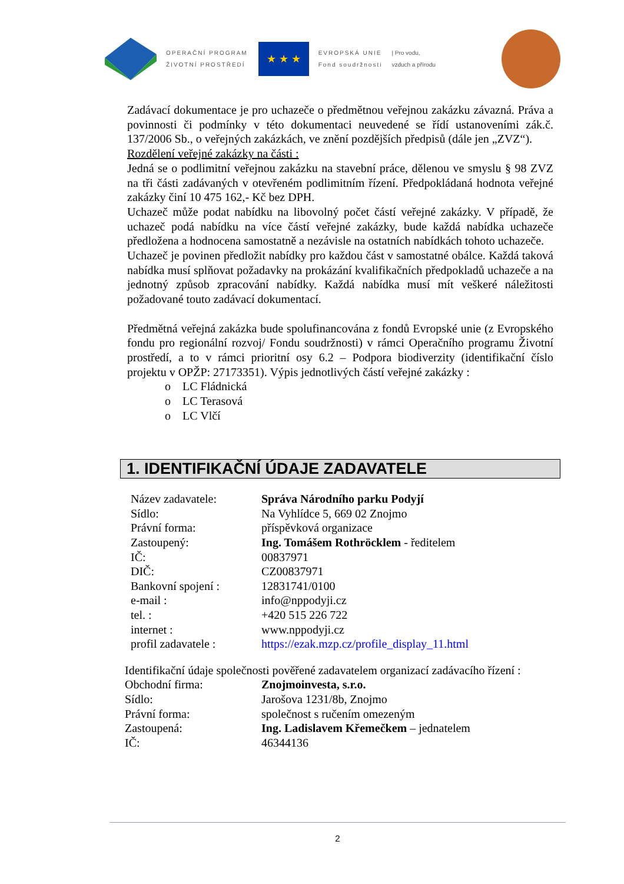OPERAČNÍ PROGRAM
ŽIVOTNÍ PROSTŘEDÍ
★ ★ ★
EVROPSKÁ UNIE
Fond soudržnosti
| Pro vodu,
vzduch a přírodu
Zadávací dokumentace je pro uchazeče o předmětnou veřejnou zakázku závazná. Práva a povinnosti či podmínky v této dokumentaci neuvedené se řídí ustanoveními zák.č. 137/2006 Sb., o veřejných zakázkách, ve znění pozdějších předpisů (dále jen „ZVZ“).
Rozdělení veřejné zakázky na části :
Jedná se o podlimitní veřejnou zakázku na stavební práce, dělenou ve smyslu § 98 ZVZ na tři části zadávaných v otevřeném podlimitním řízení. Předpokládaná hodnota veřejné zakázky činí 10 475 162,- Kč bez DPH.
Uchazeč může podat nabídku na libovolný počet částí veřejné zakázky. V případě, že uchazeč podá nabídku na více částí veřejné zakázky, bude každá nabídka uchazeče předložena a hodnocena samostatně a nezávisle na ostatních nabídkách tohoto uchazeče.
Uchazeč je povinen předložit nabídky pro každou část v samostatné obálce. Každá taková nabídka musí splňovat požadavky na prokázání kvalifikačních předpokladů uchazeče a na jednotný způsob zpracování nabídky. Každá nabídka musí mít veškeré náležitosti požadované touto zadávací dokumentací.
Předmětná veřejná zakázka bude spolufinancována z fondů Evropské unie (z Evropského fondu pro regionální rozvoj/ Fondu soudržnosti) v rámci Operačního programu Životní prostředí, a to v rámci prioritní osy 6.2 – Podpora biodiverzity (identifikační číslo projektu v OPŽP: 27173351). Výpis jednotlivých částí veřejné zakázky :
o LC Fládnická
o LC Terasová
o LC Vlčí
1. IDENTIFIKAČNÍ ÚDAJE ZADAVATELE
| Název zadavatele: | Správa Národního parku Podyjí |
| Sídlo: | Na Vyhlídce 5, 669 02 Znojmo |
| Právní forma: | příspěvková organizace |
| Zastoupený: | Ing. Tomášem Rothröcklem - ředitelem |
| IČ: | 00837971 |
| DIČ: | CZ00837971 |
| Bankovní spojení : | 12831741/0100 |
| e-mail : | info@nppodyji.cz |
| tel. : | +420 515 226 722 |
| internet : | www.nppodyji.cz |
| profil zadavatele : | https://ezak.mzp.cz/profile_display_11.html |
Identifikační údaje společnosti pověřené zadavatelem organizací zadávacího řízení :
| Obchodní firma: | Znojmoinvesta, s.r.o. |
| Sídlo: | Jarošova 1231/8b, Znojmo |
| Právní forma: | společnost s ručením omezeným |
| Zastoupená: | Ing. Ladislavem Křemečkem – jednatelem |
| IČ: | 46344136 |
2